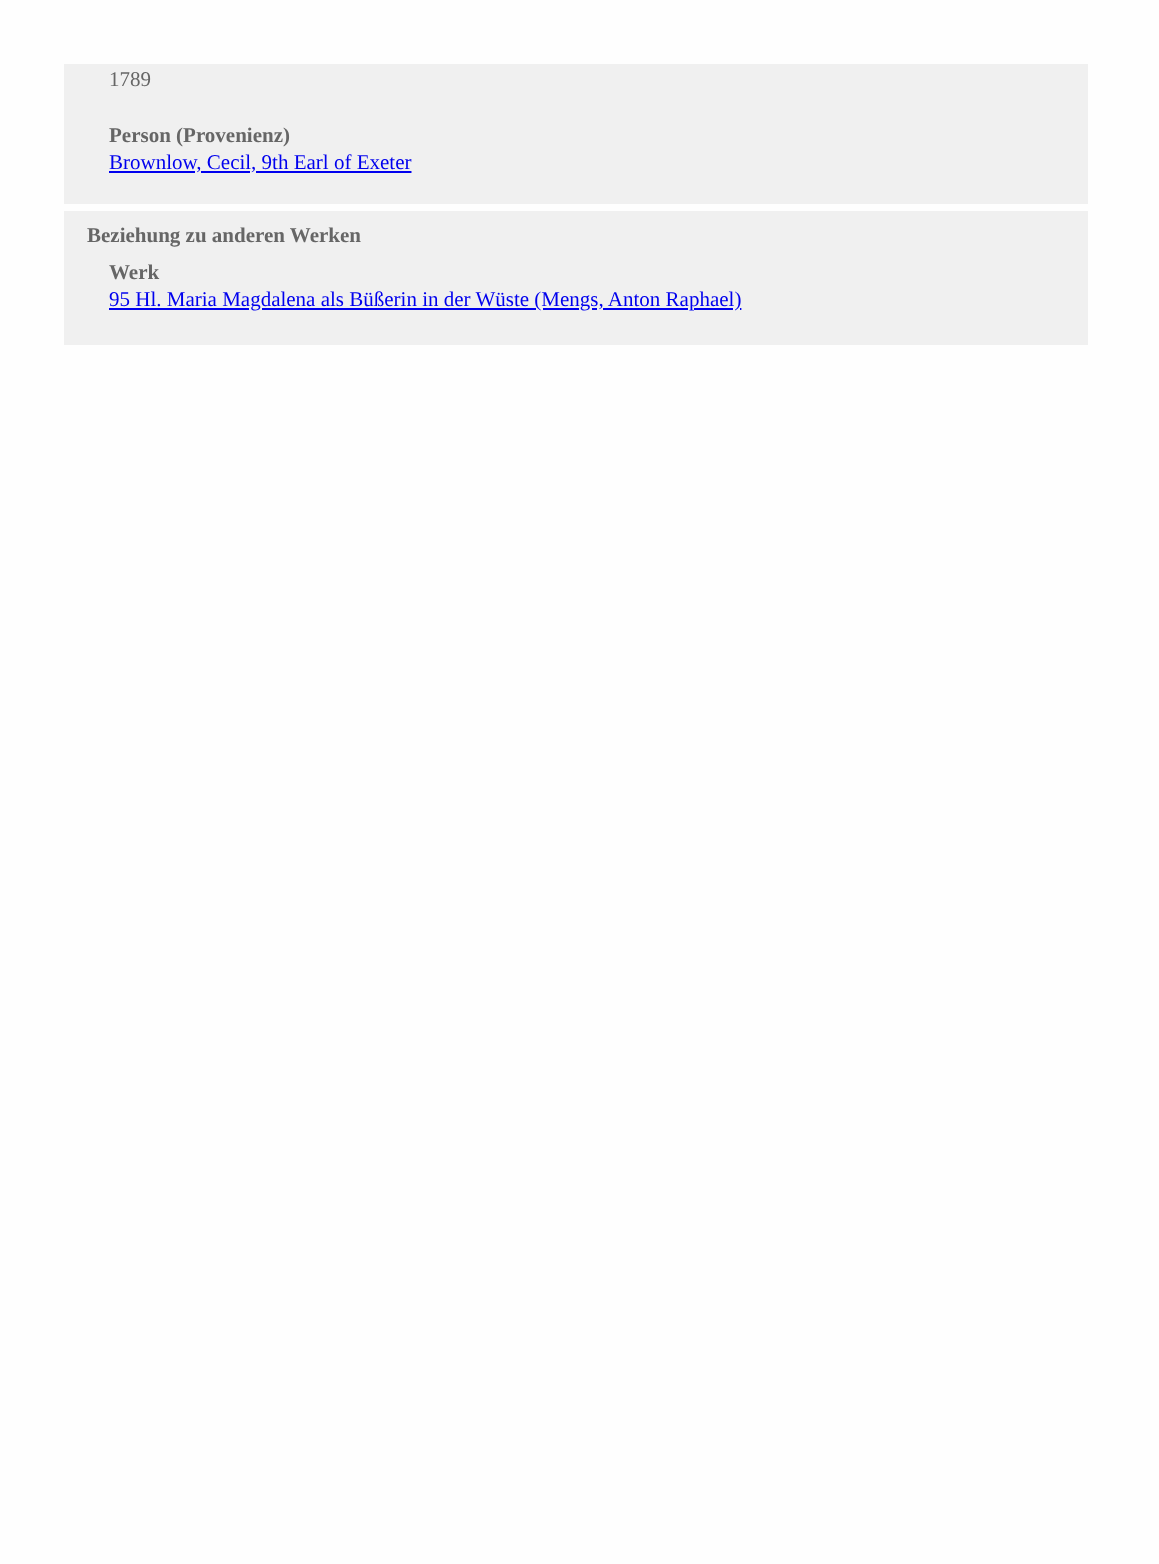1789
Person (Provenienz)
Brownlow, Cecil, 9th Earl of Exeter
Beziehung zu anderen Werken
Werk
95 Hl. Maria Magdalena als Büßerin in der Wüste (Mengs, Anton Raphael)